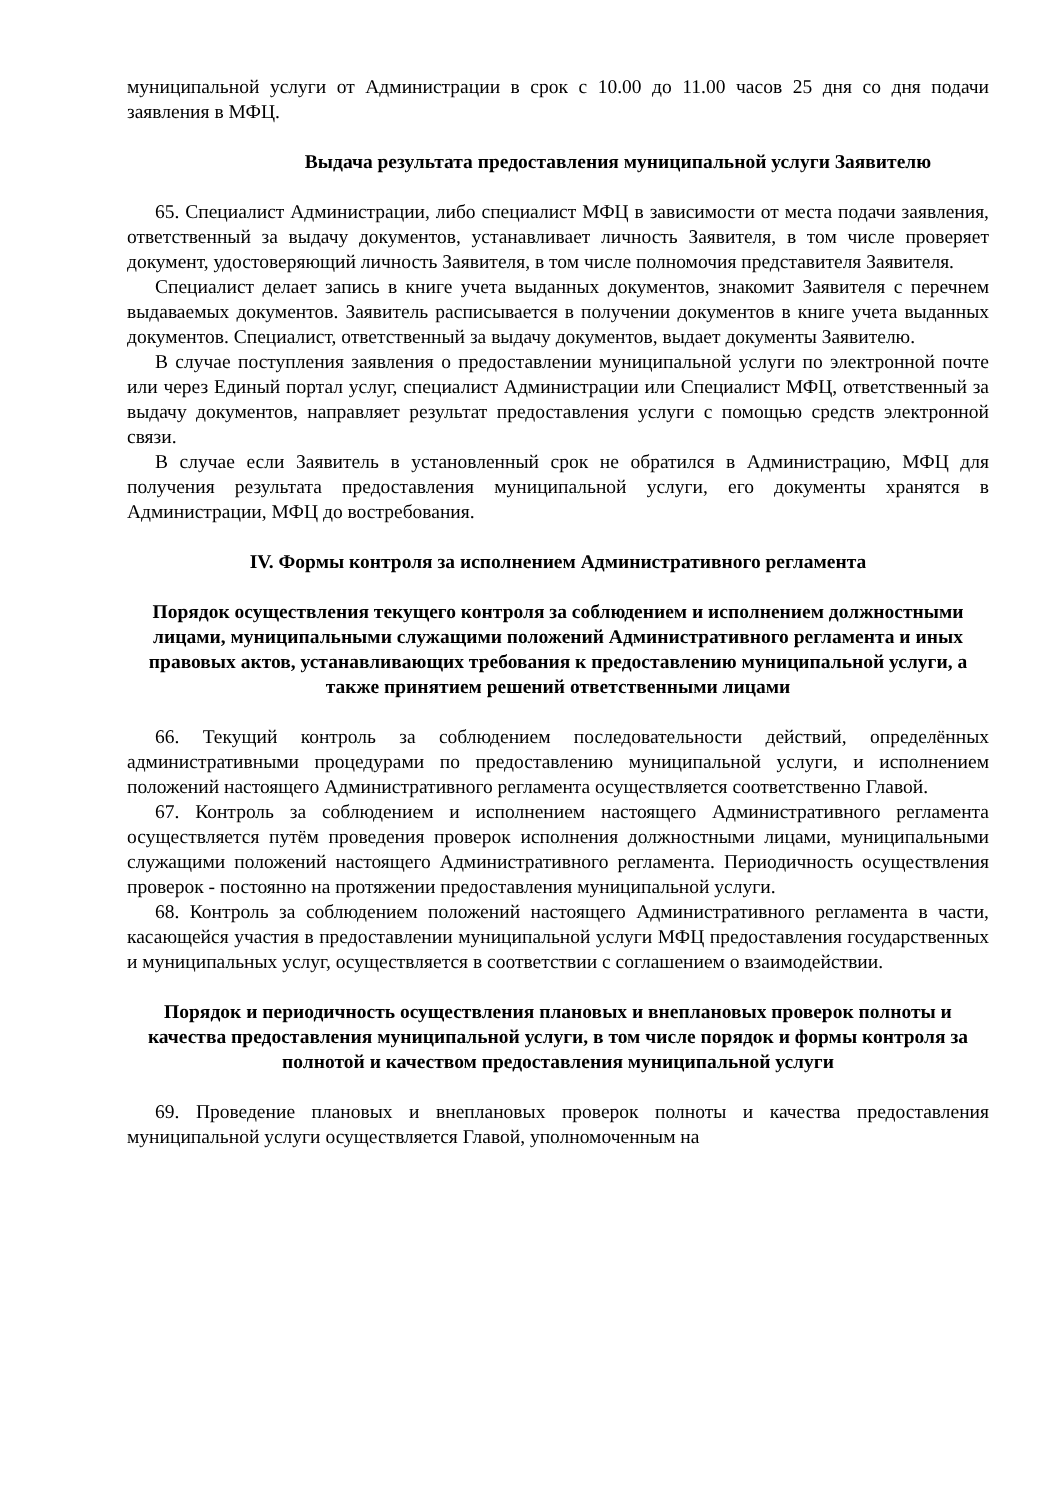муниципальной услуги от Администрации в срок с 10.00 до 11.00 часов 25 дня со дня подачи заявления в МФЦ.
Выдача результата предоставления муниципальной услуги Заявителю
65. Специалист Администрации, либо специалист МФЦ в зависимости от места подачи заявления, ответственный за выдачу документов, устанавливает личность Заявителя, в том числе проверяет документ, удостоверяющий личность Заявителя, в том числе полномочия представителя Заявителя.
Специалист делает запись в книге учета выданных документов, знакомит Заявителя с перечнем выдаваемых документов. Заявитель расписывается в получении документов в книге учета выданных документов. Специалист, ответственный за выдачу документов, выдает документы Заявителю.
В случае поступления заявления о предоставлении муниципальной услуги по электронной почте или через Единый портал услуг, специалист Администрации или Специалист МФЦ, ответственный за выдачу документов, направляет результат предоставления услуги с помощью средств электронной связи.
В случае если Заявитель в установленный срок не обратился в Администрацию, МФЦ для получения результата предоставления муниципальной услуги, его документы хранятся в Администрации, МФЦ до востребования.
IV. Формы контроля за исполнением Административного регламента
Порядок осуществления текущего контроля за соблюдением и исполнением должностными лицами, муниципальными служащими положений Административного регламента и иных правовых актов, устанавливающих требования к предоставлению муниципальной услуги, а также принятием решений ответственными лицами
66. Текущий контроль за соблюдением последовательности действий, определённых административными процедурами по предоставлению муниципальной услуги, и исполнением положений настоящего Административного регламента осуществляется соответственно Главой.
67. Контроль за соблюдением и исполнением настоящего Административного регламента осуществляется путём проведения проверок исполнения должностными лицами, муниципальными служащими положений настоящего Административного регламента. Периодичность осуществления проверок - постоянно на протяжении предоставления муниципальной услуги.
68. Контроль за соблюдением положений настоящего Административного регламента в части, касающейся участия в предоставлении муниципальной услуги МФЦ предоставления государственных и муниципальных услуг, осуществляется в соответствии с соглашением о взаимодействии.
Порядок и периодичность осуществления плановых и внеплановых проверок полноты и качества предоставления муниципальной услуги, в том числе порядок и формы контроля за полнотой и качеством предоставления муниципальной услуги
69. Проведение плановых и внеплановых проверок полноты и качества предоставления муниципальной услуги осуществляется Главой, уполномоченным на